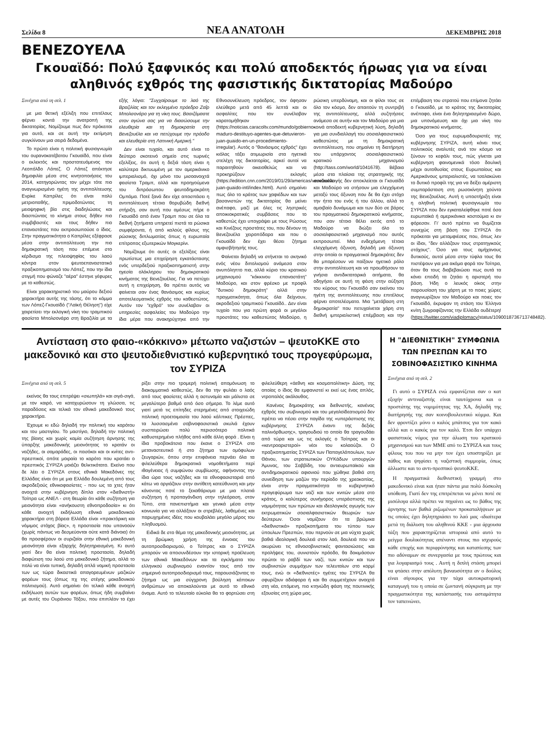Σελίδα 8 ΝΕΑ ΑΝΑΤΟΛΗ ΔΕΚΕΜΒΡΗΣ 2018
ΒΕΝΕΖΟΥΕΛΑ
Γκουαϊδό: Πολύ ξαφνικός και πολύ αποδεκτός ήρωας για να είναι αληθινός εχθρός της φασιστικής δικτατορίας Μαδούρο
Συνέχεια από τη σελ. 1
με μια θετική εξέλιξη που επιτέλους φέρνει κοντά την ανατροπή της δικτατορίας. Νομίζουμε πως δεν πρόκειται για αυτό, και σε αυτή την εκτίμηση συγκλίνουν μια σειρά δεδομένα.
Το πρώτο είναι η πολιτική φυσιογνωμία του ουρανοκατέβατου Γκουαϊδό, που είναι ο εκλεκτός και προστατευόμενος του Λεοπόλδο Λόπεζ. Ο Λόπεζ απέκτησε δημοφιλία μέσα στις κινητοποιήσεις του 2014, κατηγορώντας τον μέχρι τότε πιο αναγνωρισμένο ηγέτη της αντιπολίτευσης Ενρίκε Καπρίλες ότι είναι πολύ μετριοπαθής, πριμοδοτώντας τη μειοψηφική βία στις διαδηλώσεις και διασπώντας το κίνημα στους δήθεν πιο συμβιβαστές και τους δήθεν πιο επαναστάτες που εκπροσωπούσε ο ίδιος. Στην πραγματικότητα ο Καπρίλες εξέφρασε μέσα στην αντιπολίτευση την πιο δημοκρατική τάση που επέμενε στο κέρδισμα της πλειοψηφίας του λαού κόντρα στον ψευτοεπαναστατικό πραξικοπηματισμό του Λόπεζ, που την ίδια στιγμή που φώναζε "αέρα" έστηνε γέφυρες με το καθεστώς.
Είναι χαρακτηριστικό του μαύρου δεξιού χαρακτήρα αυτής της τάσης, ότι το κόμμα των Λόπεζ-Γκουαϊδό ("Λαϊκή Θέληση") είχε χαιρετίσει την εκλογική νίκη του τραμπικού φασίστα Μπολσονάρο στη Βραζιλία με τα εξής λόγια: "Συγχαίρουμε το λαό της Βραζιλίας και τον εκλεγμένο πρόεδρο Ζαΐρ Μπολσονάρο για τη νίκη τους. Βασιζόμαστε στον αγώνα σας για να διασώσουμε την ελευθερία και τη δημοκρατία στη Βενεζουέλα και να πετύχουμε την πρόοδο και ελευθερία στη Λατινική Αμερική."
Δεν είναι τυχαίο, και αυτό είναι το δεύτερο σκοτεινό σημείο στις τωρινές εξελίξεις, ότι αυτή η δεξιά τάση είναι η καλύτερα δικτυωμένη με τον αμερικάνικο ιμπεριαλισμό, όχι μόνο του μισοανοιχτά φασίστα Τραμπ, αλλά και προηγούμενα του διπρόσωπου ψευτοδημοκράτη Ομπάμα. Ποτέ ξανά δεν είχε αποσπάσει η αντιπολίτευση τέτοια θορυβώδη διεθνή στήριξη, σαν αυτή που αμέσως πήρε ο Γκουαϊδό από έναν Τραμπ που σε όλα τα διεθνή ζητήματα υπηρετεί πιστά τα ρώσικα συμφέροντα, ή από καλούς φίλους της ρώσικης διπλωματίας όπως η ευρωπαία επίτροπος εξωτερικών Μογκερίνι.
Νομίζουμε ότι αυτές οι εξελίξεις είναι πρωτίστως μια επιχείρηση εγκατάστασης ενός υπερδεξιού πραξικοπηματιστή στην ηγεσία ολόκληρου του δημοκρατικού κινήματος της Βενεζουέλας. Για να πετύχει αυτή η επιχείρηση, θα πρέπει αυτός να φαίνεται σαν ένας θανάσιμος και κυρίως αποτελεσματικός εχθρός του καθεστώτος. Αυτόν τον "εχθρό" τον συνέλαβαν οι υπηρεσίες ασφαλείας του Μαδούρο την ίδια μέρα που ανακηρύχτηκε από την Εθνοσυνέλευση πρόεδρος, τον άφησαν ελεύθερο μετά από 45 λεπτά και οι ασφαλίτες που τον συνέλαβαν καρατομήθηκαν (https://noticias.caracoltv.com/mundo/gobierno-maduro-destituyo-agentes-que-detuvieron-juan-guaido-en-un-procedimiento-irregular). Αυτός ο "θανάσιμος εχθρός" έχει κιόλας τάξει ατιμωρισία στα ηγετικά στελέχη της δικτατορίας, αρκεί αυτοί να παραιτηθούν οικειοθελώς και να προκηρύξουν εκλογές (https://edition.cnn.com/2019/01/29/americas/venezuela-juan-guaido-intl/index.html). Αυτό σημαίνει πως όλο το κράτος των χαφιέδων και των βασανιστών της δικτατορίας θα μείνει ανέπαφο, μαζί με όλες τις ληστρικές αποικιοκρατικές συμβάσεις που το καθεστώς έχει υπογράψει με τους Ρώσους και Κινέζους προστάτες του, που δένουν τη Βενεζουέλα χειροπόδαρα και που ο Γκουαϊδό δεν έχει θέσει ζήτημα αμφισβήτησής τους.
Φαίνεται δηλαδή να στήνεται το σκηνικό ενός νέου διπολισμού ανάμεσα στον ανυπόληπτο πια, αλλά κύριο του κρατικού μηχανισμού "κόκκινου επαναστάτη" Μαδούρο, και στον φρέσκο με προφίλ "δυτικού δημοκράτη" αλλά στην πραγματικότητα, όπως όλα δείχνουν, ακροδεξιού τραμπικού Γκουαϊδό.. Δεν είναι τυχαίο που για πρώτη φορά οι μεγάλοι προστάτες του καθεστώτος Μαδούρο, η ρώσικη υπερδύναμη, και οι φίλοι τους σε όλο τον κόσμο, δεν απαιτούν τη συντριβή της αντιπολίτευσης, αλλά συζητήσεις ανάμεσα σε αυτήν και τον Μαδούρο για μια κοινά αποδεκτή κυβερνητική λύση, δηλαδή για μια συνδιαλλαγή του σοσιαλφασιστικού καθεστώτος με τη δημοκρατική αντιπολίτευση, που σημαίνει τη διατήρηση του υπάρχοντος σοσιαλφασιστικού κρατικού μηχανισμού (http://tass.com/world/1041678). Βέβαια μέσα στα πλαίσια της στρατηγικής της συνδιαλλαγής δεν αποκλείεται οι Γκουαϊδό και Μαδούρο να στήσουν μια ελεγχόμενη μεταξύ τους όξυνση που δε θα έχει στόχο την ήττα του ενός ή του άλλου, αλλά το αμοιβαίο δυνάμωμα και των δύο σε βάρος του πραγματικού δημοκρατικού κινήματος, που σαν τέτοιο θέλει εκτός από το Μαδούρο να διώξει όλο το σοσιαλφασιστικό μηχανισμό που αυτός εκπροσωπεί. Μια ενδεχόμενη τέτοια ελεγχόμενη όξυνση, δηλαδή μια όξυνση στην οποία οι πραγματικοί δημοκράτες δεν θα μπορέσουν να παίξουν ηγετικό ρόλο στην αντιπολίτευση και να προωθήσουν τα γνήσια αντιδικτατορικά αιτήματα, θα οδηγήσει σε αυτή τη φάση στην αύξηση του κύρους του Γκουαϊδό σαν εκείνου του ηγέτη της αντιπολίτευσης που επιτέλους φέρνει αποτελέσματα. Μια "μετάβαση στη δημοκρατία" που πετυχαίνεται χάρη στη διεθνή ιμπεριαλιστική επέμβαση και την επέμβαση του στρατού που επίμονα ζητάει ο Γκουαϊδό, με το κράτος της δικτατορίας ανέπαφο, είναι ένα δηλητηριασμένο δώρο, μια υπονόμευση και όχι μια νίκη του δημοκρατικού κινήματος.
Όσο για τους ευρωμαδουριστές της κυβέρνησης ΣΥΡΙΖΑ, αυτή κάνει τους πολιτικούς αναλυτές ανά τον κόσμο να ξύνουν το κεφάλι τους, πώς γίνεται μια κυβέρνηση φαινομενικά τόσο δουλική μέχρι αυτοθυσίας στους Ευρωπαίους και Αμερικάνους ιμπεριαλιστές, να τσαλακώνει το δυτικό προφίλ της για να δείξει αμέριστη συμπαράσταση στη ρωσοκίνητη χούντα της Βενεζουέλας. Αυτή η υποστήριξη είναι η αληθινή πολιτική φυσιογνωμία του ΣΥΡΙΖΑ που δεν εγκαταλείφθηκε ποτέ όσα ευρωπαϊκά ή αμερικάνικα κοστούμια κι αν φόρεσαν. Γι' αυτό πρέπει να θυμίζεται συνεχώς στη βάση του ΣΥΡΙΖΑ ότι πρόκειται για μεταμφιέσεις που, όπως λεν οι ίδιοι, "δεν αλλάζουν τους στρατηγικούς στόχους". Όσο για τους αμήχανους δυτικούς, αυτοί μέσα στην τύφλα τους θα πιστέψουν για μια ακόμα φορά τον Τσίπρα, όταν θα τους διαβεβαιώσει πως αυτά τα κάνει επειδή τα ζητάει η αριστερή του βάση. Ήδη ο λευκός οίκος στην παρουσίαση του χάρτη με το ποιες χώρες αναγνωρίζουν τον Μαδούρο και ποιες τον Γκουαϊδό, έκρυψαν τη στάση του Έλληνα κνίτη ζωγραφίζοντας την Ελλάδα ουδέτερη! (https://twitter.com/viadiplomacy/status/1090018736713748482).
Αντίσταση στο φαιο-«κόκκινο» μέτωπο ναζιστών – ψευτοΚΚΕ στο μακεδονικό και στο ψευτοδιεθνιστικό κυβερνητικό τους προγεφύρωμα, τον ΣΥΡΙΖΑ
Συνέχεια από τη σελ. 5
εκείνος θα τους επιτρέψει «σιωπηλά» και σιγά-σιγά, με τον καιρό, να κατοχυρώσουν τη γλώσσα, τις παραδόσεις και τελικά τον εθνικό μακεδονικό τους χαρακτήρα.
Έχουμε κι εδώ δηλαδή την πολιτική του καρότου και του μαστιγίου. Το μαστίγιο, δηλαδή την πολιτική της βίαιης και χωρίς καμία συζήτηση άρνησης της ύπαρξης μακεδονικής μειονότητας το κρατάν οι ναζήδες, οι σαμαράδες, οι πασόκοι και οι κνίτες αντι-πρεσπικοί, οπότε μοιραία το καρότο που κρατάει ο πρεσπικός ΣΥΡΙΖΑ μοιάζει θελκτικότατο. Εκείνο που δε λέει ο ΣΥΡΙΖΑ στους εθνικά Μακεδόνες της Ελλάδας είναι ότι με μια Ελλάδα δουλεμένη από τους ακροδεξιούς εθνικοφασίστες - που ως τα χτες ήταν ανοιχτά στην κυβέρνηση δίπλα στον «διεθνιστή» Τσίπρα ως ΑΝΕΛ - στη θεωρία ότι κάθε συζήτηση για μειονότητα είναι «ανήκουστη εθνοπροδοσία» κι ότι κάθε ανοιχτή εκδήλωση εθνικά μακεδονικού χαρακτήρα στη βόρεια Ελλάδα είναι «πρακτόρικη και νόμιμος στόχος βίας», η προστασία που υπονοούν (χωρίς πάντως να δεσμεύονται ούτε κατά διάνοια) ότι θα προσφέρουν οι συριζαίοι στην εθνική μακεδονική μειονότητα είναι εξαρχής δηλητηριασμένη. Κι αυτό γιατί δεν θα είναι πολιτική προστασία, δηλαδή διαφώτιση του λαού στο μακεδονικό ζήτημα, αλλά το πολύ να είναι τυπική, δηλαδή απλά νομική προστασία των ως τώρα δικαστικά απαγορευμένων μαζικών φορέων τους (όπως πχ της στέγης μακεδονικού πολιτισμού). Αυτό σημαίνει ότι τελικά κάθε ανοιχτή εκδήλωση αυτών των φορέων, όπως ήδη συμβαίνει με αυτές του Ουράνιου Τόξου, που επιπλέον το έχει ρίξει στην πιο τρομερή πολιτική απομόνωση το διακομματικό καθεστώς, δεν θα την φυλάει ο λαός από τους φασίστες αλλά η αστυνομία και μάλιστα σε μεγαλύτερο βαθμό από όσο σήμερα. Το λέμε αυτό γιατί μετά τις επίτηδες στερημένες από στοιχειώδη πολιτική προετοιμασία του λαού κάλπικες Πρέσπες, τα λυσσασμένα σοβινοφασιστικά σκυλιά έχουν συσπειρώσει πολύ περισσότερο πολιτικά καθυστερημένο πλήθος από κάθε άλλη φορά . Είναι η ίδια προβοκάτσια που έκανε ο ΣΥΡΙΖΑ στο μεταναστευτικό ή στο ζήτημα των ομόφυλων ζευγαριών, όπου στην επιφάνεια περνάει όλα τα φιλελεύθερα δημοκρατικά νομοθετήματα περί ιθαγένειας ή συμφώνου συμβίωσης, αφήνοντας την ίδια ώρα τους ναζήδες και τα εθνοφασισταριά από κάτω να οργιάζουν στην αντίθετη κατεύθυνση και μην κάνοντας ποτέ το ξεκαθάρισμα με μια πλατιά συζήτηση ή προπαγάνδιση στην τηλεόραση, στον Τύπο, στα πανεπιστήμια και γενικά μέσα στην κοινωνία για να αλλάξουν οι στρεβλές, λαθεμένες και παρωχημένες ιδέες που κουβαλάει μεγάλο μέρος του πληθυσμού.
Ειδικά δε στο θέμα της μακεδονικής μειονότητας, με τη βρώμικη χρήση της έννοιας του αυτοπροσδιορισμού, ο Τσίπρας και ο ΣΥΡΙΖΑ μπορούν να αποσυνδέσουν την ιστορική προέλευση των εθνικά Μακεδόνων και τα εγκλήματα του ελληνικού σωβινισμού εναντίον τους από τον σημερινό αυτοπροσδιορισμό τους, παρουσιάζοντας το ζήτημα ως μια σύγχρονη βούληση κάποιων ανθρώπων να αποκαλούνται με αυτό το εθνικό όνομα. Αυτό το τελευταίο εύκολα θα το φορτώσει στη φιλελεύθερη «άεθνη και κοσμοπολίτικη» Δύση, της οποίας ο ίδιος θα εμφανιστεί κι εκεί ως ένας απλός, ντροπαλός ακόλουθος.
Κανένας δημοκράτης και διεθνιστής, κανένας εχθρός του σωβινισμού και του μεγαλοϊδεατισμού δεν πρέπει να πέσει στην παγίδα της «υπεράσπισης της κυβέρνησης ΣΥΡΙΖΑ έναντι της δεξιάς παλινόρθωσης», τραγουδιού το οποίο θα τραγουδάει από τώρα και ως τις εκλογές ο Τσίπρας και οι «κεντροαριστεροί» νέοι του κολαούζοι. Ο πραξικοπηματίας ΣΥΡΙΖΑ των Παπαγελόπουλων, των Θάνου, των στρατιωτικών ΟΥΚάδων υπουργών Άμυνας, του Σαββίδη, του αντιευρωπαϊκού και αντιδημοκρατικού αφιονιού που χώθηκε βαθιά στη συνείδηση των μαζών την περίοδο της χρεοκοπίας, είναι στην πραγματικότητα το κυβερνητικό προγεφύρωμα των ναζί και των κνιτών μέσα στο κράτος, ο καλύτερος συνήγορος υπεράσπισης της νομιμότητας των πρώτων και ιδεολογικός αγωγός των εκτρωματικών σοσιαλφασιστικών θεωριών των δεύτερων. Όσοι νομίζουν ότι τα βρώμικα «διεθνιστικά» πραξικοπήματα του τύπου των ύπουλων Πρεσπών, που περνούν σε μια νύχτα χωρίς βαθιά ιδεολογική δουλειά στον λαό, δουλειά που να ακυρώνει τις εθνοσοβινιστικές φαντασιώσεις και προλήψεις του, συνιστούν πρόοδο, θα δοκιμάσουν πρώτοι το ραβδί των ναζί, των κνιτών και των σωβινιστών συμμάχων των τελευταίων στο κορμί τους, ενώ οι «διεθνιστές» ηγέτες του ΣΥΡΙΖΑ θα σφυρίζουν αδιάφορα ή και θα συμμετέχουν ανοιχτά στη νέα, επόμενη, πιο κτηνώδη φάση της πουτινικής εξουσίας στη χώρα μας.
Η "ΔΙΕΘΝΙΣΤΙΚΗ" ΣΥΜΦΩΝΙΑ ΤΩΝ ΠΡΕΣΠΩΝ ΚΑΙ ΤΟ ΣΟΒΙΝΟΦΑΣΙΣΤΙΚΟ ΚΙΝΗΜΑ
Συνέχεια από τη σελ. 2
Γι αυτό ο ΣΥΡΙΖΑ ενώ εμφανίζεται σαν ο κατ εξοχήν αντιναζιστής είναι ταυτόχρονα και ο προστάτης της νομιμότητας της ΧΑ, δηλαδή της διατήρησής της σαν κοινοβουλευτικό κόμμα. Και δεν φροντίζει μόνο ο καλός μπάτσος για τον κακό αλλά και ο κακός για τον καλό. Έτσι δεν υπάρχει φασιστικός νόμος για την άλωση του κρατικού μηχανισμού και των ΜΜΕ από το ΣΥΡΙΖΑ και τους φίλους του που να μην τον έχει υποστηρίξει με πάθος και ψηφίσει η ναζιστική συμμορία, όπως άλλωστε και το αντι-πρεσπικό ψευτοΚΚΕ.
Η πραγματικά διεθνιστική γραμμή στο μακεδονικό είναι και ήταν πάντα μια πολύ δύσκολη υπόθεση. Γιατί δεν της επιτρέπεται να μένει ποτέ σε μισόλογα αλλά πρέπει να πηγαίνει ως το βάθος της άρνησης των βαθιά ριζωμένων προκαταλήψεων με τις οποίες έχει δηλητηριάσει το λαό μας -ιδιαίτερα μετά τη διάλυση του αληθινού ΚΚΕ - μια άρχουσα τάξη που χαρακτηρίζεται ιστορικά από αυτό το μείγμα δουλικότητας απέναντι στους πιο ισχυρούς κάθε εποχής και περιφρόνησης και καταπίεσης των πιο αδύναμων σε συνεργασία με τους πρώτους και για λογαριασμό τους . Αυτή η διπλή στάση μπορεί να φτάσει στην απόλυτη βαναυσότητα αν ο δούλος είναι σίγουρος για την τάχα αυτοκρατορική καταγωγή του η οποία σε ζωντανή σύγκριση με την πραγματικότητα της κατάστασής του ασταμάτητα τον ταπεινώνει.